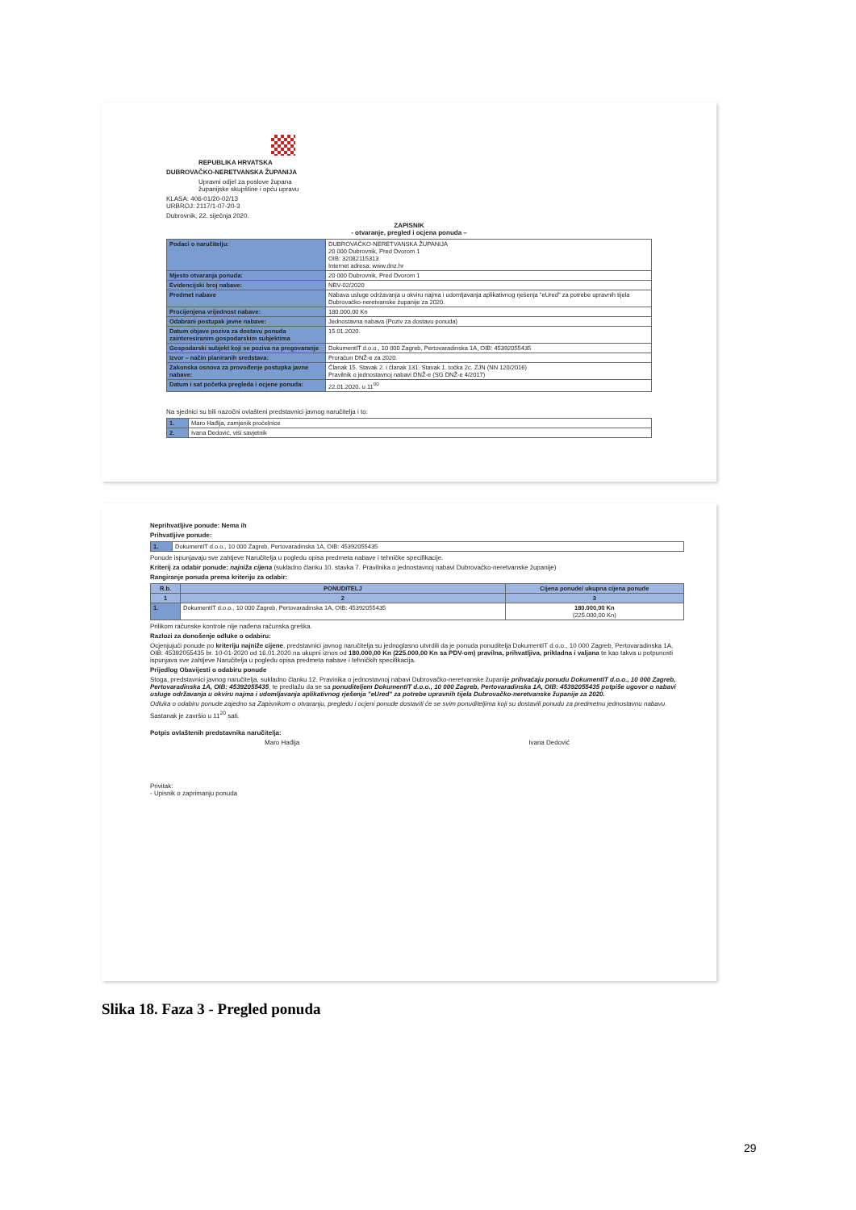REPUBLIKA HRVATSKA
DUBROVAČKO-NERETVANSKA ŽUPANIJA
Upravni odjel za poslove župana
županijske skupštine i opću upravu
KLASA: 406-01/20-02/13
URBROJ: 2117/1-07-20-3
Dubrovnik, 22. siječnja 2020.
ZAPISNIK
- otvaranje, pregled i ocjena ponuda –
| Podaci o naručitelju: | DUBROVAČKO-NERETVANSKA ŽUPANIJA 20 000 Dubrovnik, Pred Dvorom 1 OIB: 32082115313 Internet adresa: www.dnz.hr |
| Mjesto otvaranja ponuda: | 20 000 Dubrovnik, Pred Dvorom 1 |
| Evidencijski broj nabave: | NBV-02/2020 |
| Predmet nabave | Nabava usluge održavanja u okviru najma i udomljavanja aplikativnog rješenja "eUred" za potrebe upravnih tijela Dubrovačko-neretvanske županije za 2020. |
| Procijenjena vrijednost nabave: | 180.000,00 Kn |
| Odabrani postupak javne nabave: | Jednostavna nabava (Poziv za dostavu ponuda) |
| Datum objave poziva za dostavu ponuda zainteresiranim gospodarskim subjektima | 15.01.2020. |
| Gospodarski subjekt koji se poziva na pregovaranje | DokumentIT d.o.o., 10 000 Zagreb, Pertovaradinska 1A, OIB: 45392055435 |
| Izvor – način planiranih sredstava: | Proračun DNŽ-e za 2020. |
| Zakonska osnova za provođenje postupka javne nabave: | Članak 15. Stavak 2. i članak 131. Stavak 1. točka 2c. ZJN (NN 120/2016) Pravilnik o jednostavnoj nabavi DNŽ-e (SG DNŽ-e 4/2017) |
| Datum i sat početka pregleda i ocjene ponuda: | 22.01.2020. u 11<sup>00</sup> |
Na sjednici su bili nazočni ovlašteni predstavnici javnog naručitelja i to:
| 1. | Maro Hađija, zamjenik pročelnice |
| 2. | Ivana Dedović, viši savjetnik |
Neprihvatljive ponude: Nema ih
Prihvatljive ponude:
| 1. | DokumentIT d.o.o., 10 000 Zagreb, Pertovaradinska 1A, OIB: 45392055435 |
Ponude ispunjavaju sve zahtjeve Naručitelja u pogledu opisa predmeta nabave i tehničke specifikacije.
Kriterij za odabir ponude: najniža cijena (sukladno članku 10. stavka 7. Pravilnika o jednostavnoj nabavi Dubrovačko-neretvanske županije)
Rangiranje ponuda prema kriteriju za odabir:
| R.b. | PONUDITELJ | Cijena ponude/ ukupna cijena ponude |
| --- | --- | --- |
| 1 | 2 | 3 |
| 1. | DokumentIT d.o.o., 10 000 Zagreb, Pertovaradinska 1A, OIB: 45392055435 | 180.000,00 Kn (225.000,00 Kn) |
Prilikom računske kontrole nije nađena računska greška.
Razlozi za donošenje odluke o odabiru:
Ocjenjujući ponude po kriteriju najniže cijene, predstavnici javnog naručitelja su jednoglasno utvrdili da je ponuda ponuditelja DokumentIT d.o.o., 10 000 Zagreb, Pertovaradinska 1A, OIB: 45392055435 br. 10-01-2020 od 16.01.2020.na ukupni iznos od 180.000,00 Kn (225.000,00 Kn sa PDV-om) pravilna, prihvatljiva, prikladna i valjana te kao takva u potpunosti ispunjava sve zahtjeve Naručitelja u pogledu opisa predmeta nabave i tehničkih specifikacija.
Prijedlog Obavijesti o odabiru ponude
Stoga, predstavnici javnog naručitelja, sukladno članku 12. Pravinika o jednostavnoj nabavi Dubrovačko-neretvanske županije prihvaćaju ponudu DokumentIT d.o.o., 10 000 Zagreb, Pertovaradinska 1A, OIB: 45392055435, te predlažu da se sa ponuditeljem DokumentIT d.o.o., 10 000 Zagreb, Pertovaradinska 1A, OIB: 45392055435 potpiše ugovor o nabavi usluge održavanja u okviru najma i udomljavanja aplikativnog rješenja "eUred" za potrebe upravnih tijela Dubrovačko-neretvanske županije za 2020.
Odluka o odabiru ponude zajedno sa Zapisnikom o otvaranju, pregledu i ocjeni ponude dostaviti će se svim ponuditeljima koji su dostavili ponudu za predmetnu jednostavnu nabavu.
Sastanak je završio u 11<sup>20</sup> sati.
Potpis ovlaštenih predstavnika naručitelja:
Maro Hađija Ivana Dedović
Privitak:
- Upisnik o zaprimanju ponuda
Slika 18. Faza 3 - Pregled ponuda
29